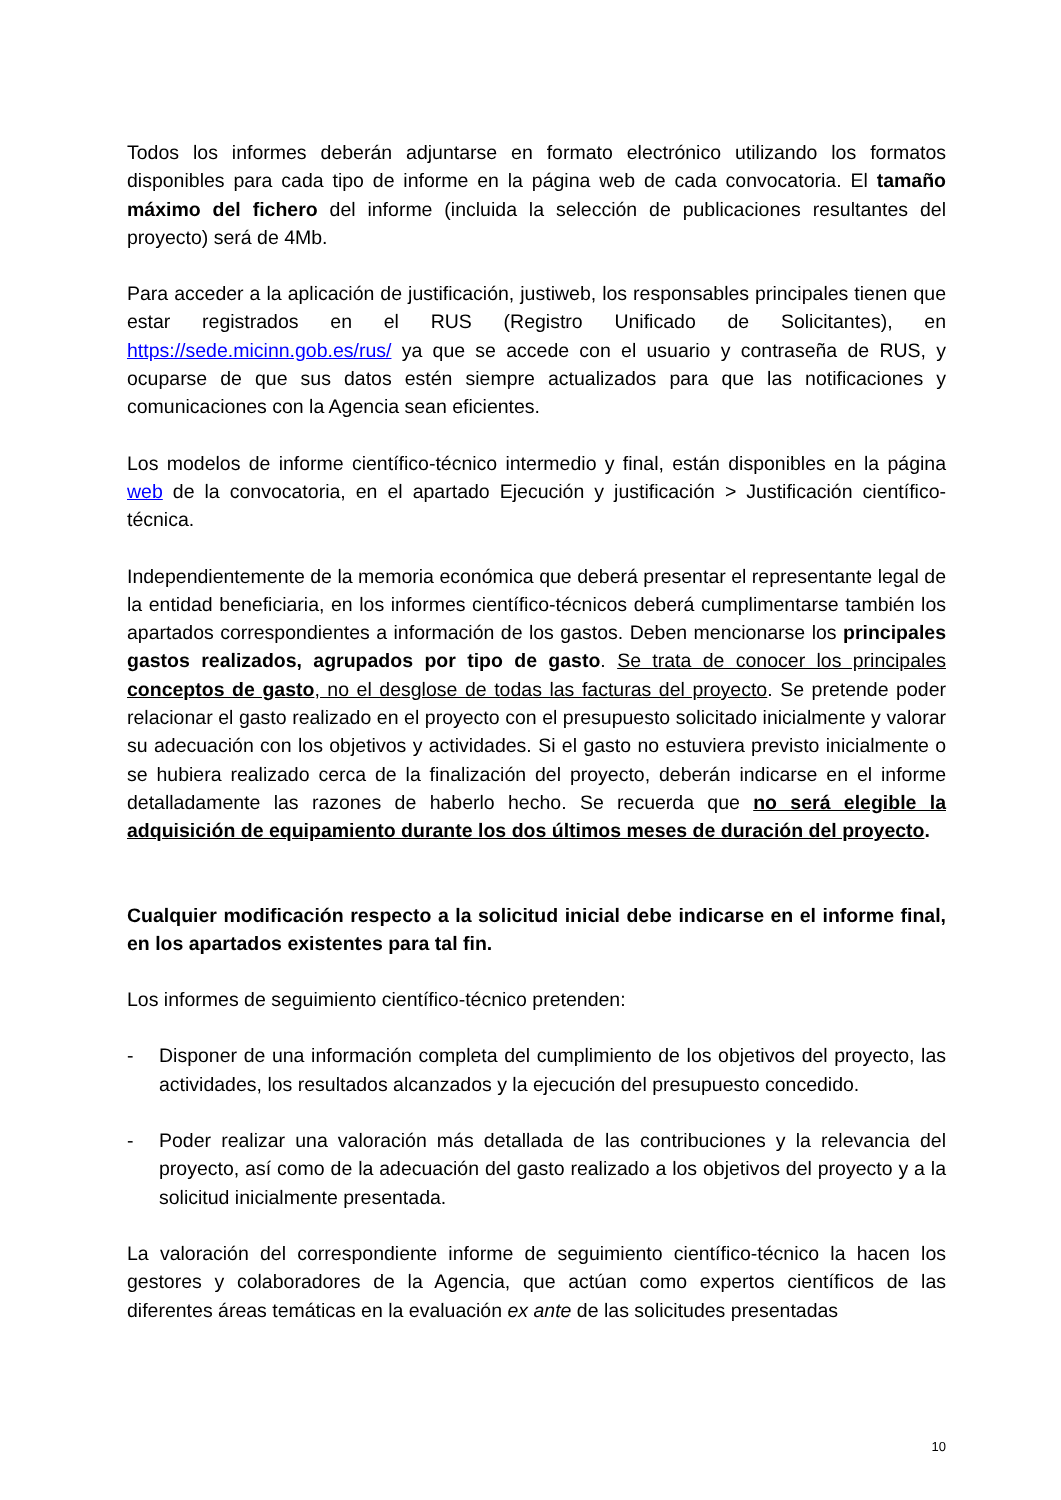Todos los informes deberán adjuntarse en formato electrónico utilizando los formatos disponibles para cada tipo de informe en la página web de cada convocatoria. El tamaño máximo del fichero del informe (incluida la selección de publicaciones resultantes del proyecto) será de 4Mb.
Para acceder a la aplicación de justificación, justiweb, los responsables principales tienen que estar registrados en el RUS (Registro Unificado de Solicitantes), en https://sede.micinn.gob.es/rus/ ya que se accede con el usuario y contraseña de RUS, y ocuparse de que sus datos estén siempre actualizados para que las notificaciones y comunicaciones con la Agencia sean eficientes.
Los modelos de informe científico-técnico intermedio y final, están disponibles en la página web de la convocatoria, en el apartado Ejecución y justificación > Justificación científico-técnica.
Independientemente de la memoria económica que deberá presentar el representante legal de la entidad beneficiaria, en los informes científico-técnicos deberá cumplimentarse también los apartados correspondientes a información de los gastos. Deben mencionarse los principales gastos realizados, agrupados por tipo de gasto. Se trata de conocer los principales conceptos de gasto, no el desglose de todas las facturas del proyecto. Se pretende poder relacionar el gasto realizado en el proyecto con el presupuesto solicitado inicialmente y valorar su adecuación con los objetivos y actividades. Si el gasto no estuviera previsto inicialmente o se hubiera realizado cerca de la finalización del proyecto, deberán indicarse en el informe detalladamente las razones de haberlo hecho. Se recuerda que no será elegible la adquisición de equipamiento durante los dos últimos meses de duración del proyecto.
Cualquier modificación respecto a la solicitud inicial debe indicarse en el informe final, en los apartados existentes para tal fin.
Los informes de seguimiento científico-técnico pretenden:
- Disponer de una información completa del cumplimiento de los objetivos del proyecto, las actividades, los resultados alcanzados y la ejecución del presupuesto concedido.
- Poder realizar una valoración más detallada de las contribuciones y la relevancia del proyecto, así como de la adecuación del gasto realizado a los objetivos del proyecto y a la solicitud inicialmente presentada.
La valoración del correspondiente informe de seguimiento científico-técnico la hacen los gestores y colaboradores de la Agencia, que actúan como expertos científicos de las diferentes áreas temáticas en la evaluación ex ante de las solicitudes presentadas
10